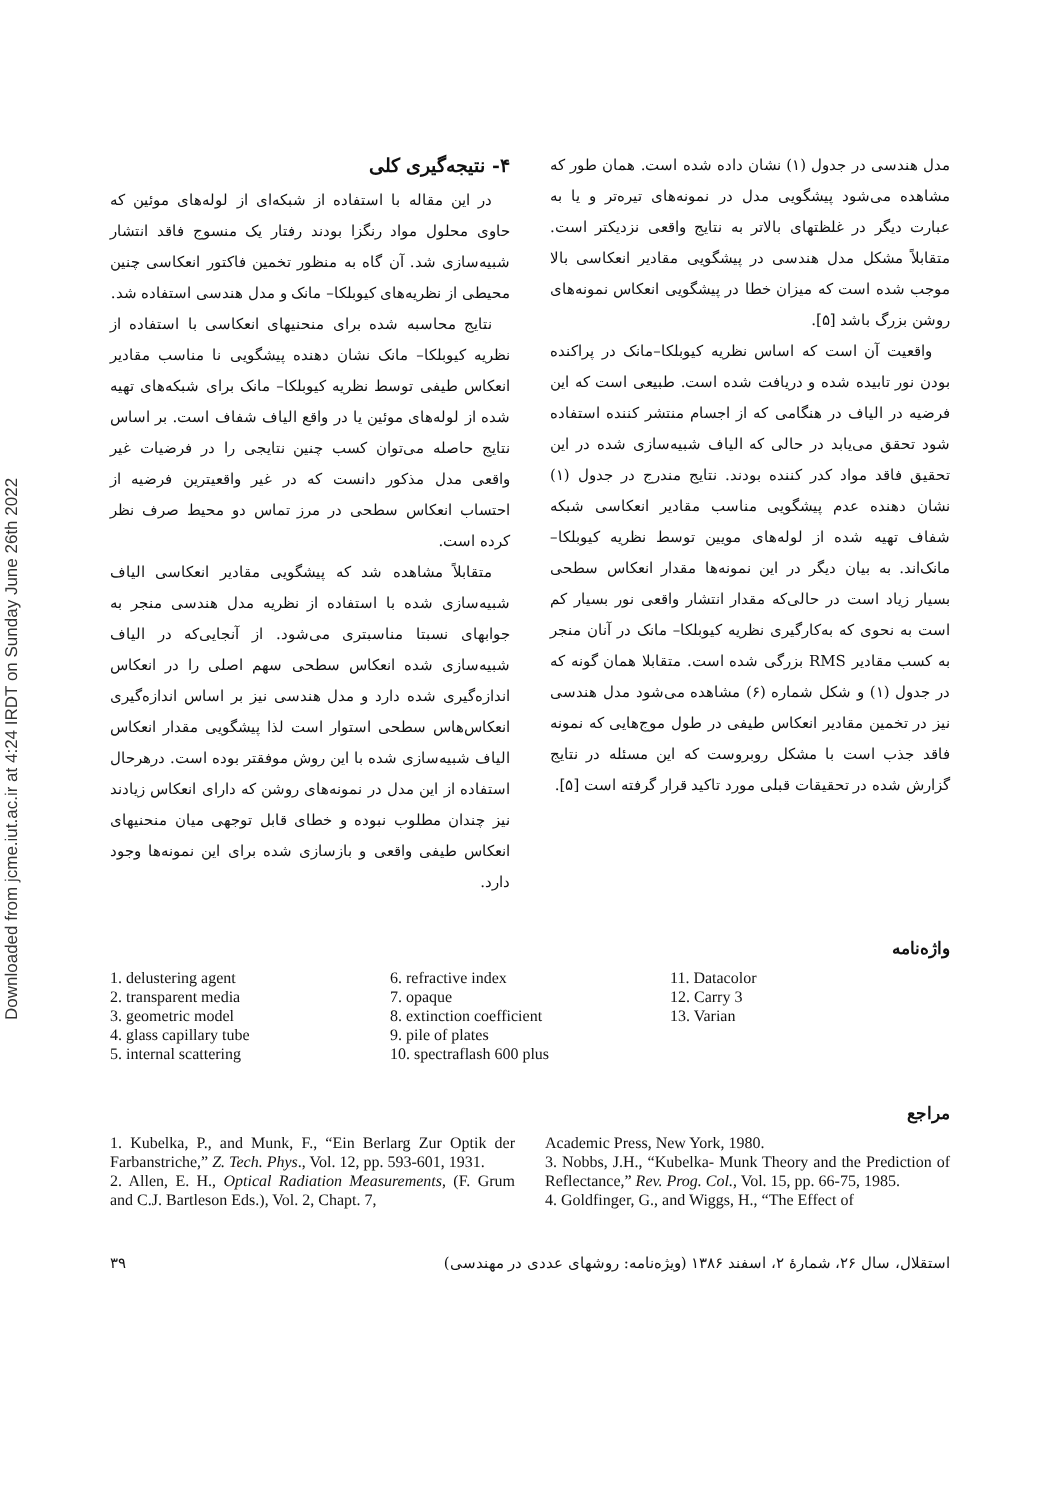Downloaded from jcme.iut.ac.ir at 4:24 IRDT on Sunday June 26th 2022
مدل هندسی در جدول (۱) نشان داده شده است. همان طور که مشاهده می‌شود پیشگویی مدل در نمونه‌های تیره‌تر و یا به عبارت دیگر در غلظتهای بالاتر به نتایج واقعی نزدیکتر است. متقابلاً مشکل مدل هندسی در پیشگویی مقادیر انعکاسی بالا موجب شده است که میزان خطا در پیشگویی انعکاس نمونه‌های روشن بزرگ باشد [۵].
واقعیت آن است که اساس نظریه کیوبلکا–مانک در پراکنده بودن نور تابیده شده و دریافت شده است. طبیعی است که این فرضیه در الیاف در هنگامی که از اجسام منتشر کننده استفاده شود تحقق می‌یابد در حالی که الیاف شبیه‌سازی شده در این تحقیق فاقد مواد کدر کننده بودند. نتایج مندرج در جدول (۱) نشان دهنده عدم پیشگویی مناسب مقادیر انعکاسی شبکه شفاف تهیه شده از لوله‌های مویین توسط نظریه کیوبلکا– مانک‌اند. به بیان دیگر در این نمونه‌ها مقدار انعکاس سطحی بسیار زیاد است در حالی‌که مقدار انتشار واقعی نور بسیار کم است به نحوی که به‌کارگیری نظریه کیوبلکا– مانک در آنان منجر به کسب مقادیر RMS بزرگی شده است. متقابلا همان گونه که در جدول (۱) و شکل شماره (۶) مشاهده می‌شود مدل هندسی نیز در تخمین مقادیر انعکاس طیفی در طول موج‌هایی که نمونه فاقد جذب است با مشکل روبروست که این مسئله در نتایج گزارش شده در تحقیقات قبلی مورد تاکید قرار گرفته است [۵].
۴- نتیجه‌گیری کلی
در این مقاله با استفاده از شبکه‌ای از لوله‌های موئین که حاوی محلول مواد رنگزا بودند رفتار یک منسوج فاقد انتشار شبیه‌سازی شد. آن گاه به منظور تخمین فاکتور انعکاسی چنین محیطی از نظریه‌های کیوبلکا– مانک و مدل هندسی استفاده شد.
نتایج محاسبه شده برای منحنیهای انعکاسی با استفاده از نظریه کیوبلکا– مانک نشان دهنده پیشگویی نا مناسب مقادیر انعکاس طیفی توسط نظریه کیوبلکا– مانک برای شبکه‌های تهیه شده از لوله‌های موئین یا در واقع الیاف شفاف است. بر اساس نتایج حاصله می‌توان کسب چنین نتایجی را در فرضیات غیر واقعی مدل مذکور دانست که در غیر واقعیترین فرضیه از احتساب انعکاس سطحی در مرز تماس دو محیط صرف نظر کرده است.
متقابلاً مشاهده شد که پیشگویی مقادیر انعکاسی الیاف شبیه‌سازی شده با استفاده از نظریه مدل هندسی منجر به جوابهای نسبتا مناسبتری می‌شود. از آنجایی‌که در الیاف شبیه‌سازی شده انعکاس سطحی سهم اصلی را در انعکاس اندازه‌گیری شده دارد و مدل هندسی نیز بر اساس اندازه‌گیری انعکاس‌هاس سطحی استوار است لذا پیشگویی مقدار انعکاس الیاف شبیه‌سازی شده با این روش موفقتر بوده است. درهرحال استفاده از این مدل در نمونه‌های روشن که دارای انعکاس زیادند نیز چندان مطلوب نبوده و خطای قابل توجهی میان منحنیهای انعکاس طیفی واقعی و بازسازی شده برای این نمونه‌ها وجود دارد.
واژه‌نامه
1. delustering agent
2. transparent media
3. geometric model
4. glass capillary tube
5. internal scattering
6. refractive index
7. opaque
8. extinction coefficient
9. pile of plates
10. spectraflash 600 plus
11. Datacolor
12. Carry 3
13. Varian
مراجع
1. Kubelka, P., and Munk, F., “Ein Berlarg Zur Optik der Farbanstriche,” Z. Tech. Phys., Vol. 12, pp. 593-601, 1931.
2. Allen, E. H., Optical Radiation Measurements, (F. Grum and C.J. Bartleson Eds.), Vol. 2, Chapt. 7,
Academic Press, New York, 1980.
3. Nobbs, J.H., “Kubelka- Munk Theory and the Prediction of Reflectance,” Rev. Prog. Col., Vol. 15, pp. 66-75, 1985.
4. Goldfinger, G., and Wiggs, H., “The Effect of
استقلال، سال ۲۶، شمارهٔ ۲، اسفند ۱۳۸۶ (ویژه‌نامه: روشهای عددی در مهندسی) ۳۹